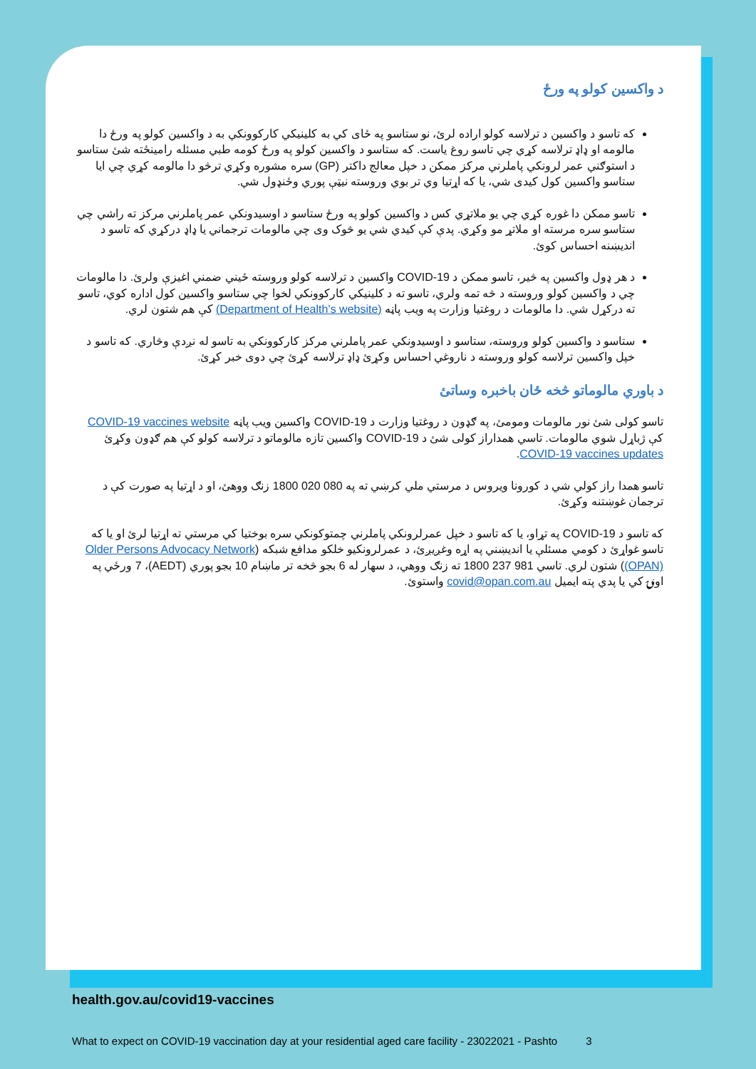د واکسين کولو په ورځ
که تاسو د واکسين د ترلاسه کولو اراده لرئ، نو ستاسو په ځای کي به کلينيکي کارکوونکي به د واکسين کولو په ورځ دا مالومه او ډاډ ترلاسه کړي چي تاسو روغ ياست. که ستاسو د واکسين کولو په ورځ کومه طبي مسئله رامينځته شئ ستاسو د استوګني عمر لرونکي پاملرني مرکز ممکن د خپل معالج داکتر (GP) سره مشوره وکړي ترڅو دا مالومه کړي چي ايا ستاسو واکسين کول کيدی شي، يا که اړتيا وي تر بوي وروسته نيټې پوري وځنډول شي.
تاسو ممکن دا غوره کړي چي يو ملاتړي کس د واکسين کولو په ورځ ستاسو د اوسيدونکي عمر پاملرني مرکز ته راشي چي ستاسو سره مرسته او ملاتړ مو وکړي. پدې کې کيدي شي يو څوک وی چي مالومات ترجماني يا ډاډ درکړي که تاسو د انديښنه احساس کوئ.
د هر ډول واکسين په څير، تاسو ممکن د COVID-19 واکسين د ترلاسه کولو وروسته ځيني ضمني اغيزې ولرئ. دا مالومات چي د واکسين کولو وروسته د څه تمه ولري، تاسو ته د کلينيکي کارکوونکي لخوا چي ستاسو واکسين کول اداره کوي، تاسو ته درکړل شي. دا مالومات د روغتيا وزارت په ويب پاڼه (Department of Health’s website) کې هم شتون لري.
ستاسو د واکسين کولو وروسته، ستاسو د اوسيدونکي عمر پاملرني مرکز کارکوونکي به تاسو له نږدې وڅاري. که تاسو د خپل واکسين ترلاسه کولو وروسته د ناروغي احساس وکړئ ډاډ ترلاسه کړئ چي دوی خبر کړئ.
د باوري مالوماتو څخه ځان باخبره وساتئ
تاسو کولی شئ نور مالومات ومومئ، په ګډون د روغتيا وزارت د COVID-19 واکسين ويب پاڼه COVID-19 vaccines website کې ژباړل شوي مالومات. تاسي همداراز کولی شئ د COVID-19 واکسين تازه مالوماتو د ترلاسه کولو کې هم ګډون وکړئ COVID-19 vaccines updates.
تاسو همدا راز کولي شي د کورونا ويروس د مرستي ملي کرښي ته په 080 020 1800 زنګ ووهئ، او د اړتيا په صورت کې د ترجمان غوښتنه وکړئ.
که تاسو د COVID-19 په تړاو، يا که تاسو د خپل عمرلرونکي پاملرني چمتوکونکي سره بوختيا کي مرستي ته اړتيا لرئ او يا که تاسو غواړئ د کومي مسئلې يا انديښني په اړه وغږيږئ، د عمرلرونکيو خلکو مدافع شبکه (Older Persons Advocacy Network (OPAN)) شتون لري. تاسي 981 237 1800 ته زنګ ووهي، د سهار له 6 بجو څخه تر ماښام 10 بجو پوري (AEDT)، 7 ورځي په اونۍ کي يا پدي پته ايميل covid@opan.com.au واستوئ.
health.gov.au/covid19-vaccines
What to expect on COVID-19 vaccination day at your residential aged care facility - 23022021 - Pashto 3